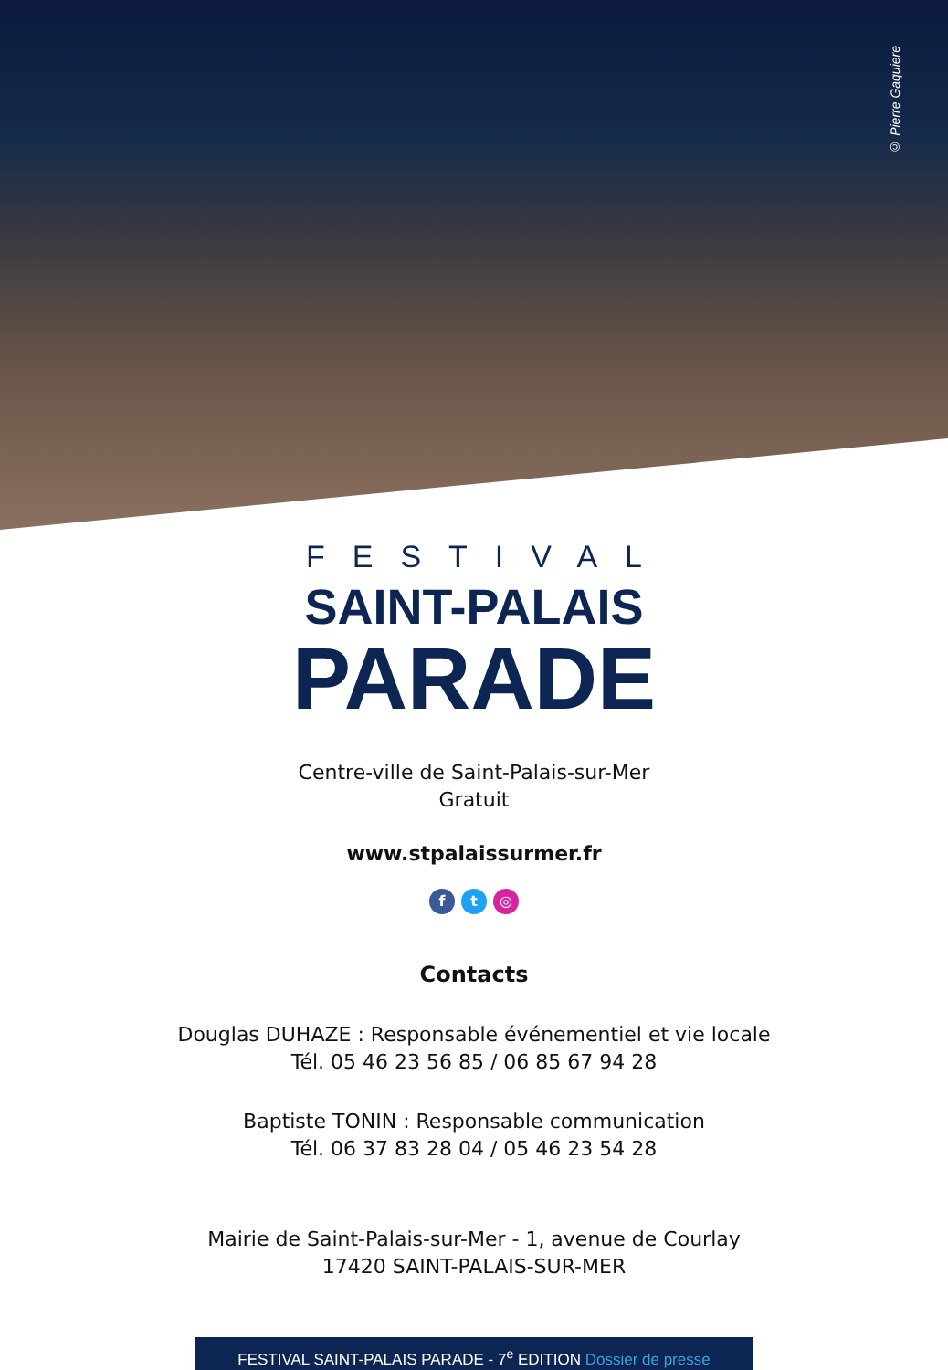© Pierre Gaquiere
FESTIVAL
SAINT-PALAIS
PARADE
Centre-ville de Saint-Palais-sur-Mer
Gratuit
www.stpalaissurmer.fr
f t ◎
Contacts
Douglas DUHAZE : Responsable événementiel et vie locale
Tél. 05 46 23 56 85 / 06 85 67 94 28
Baptiste TONIN : Responsable communication
Tél. 06 37 83 28 04 / 05 46 23 54 28
Mairie de Saint-Palais-sur-Mer - 1, avenue de Courlay
17420 SAINT-PALAIS-SUR-MER
FESTIVAL SAINT-PALAIS PARADE - 7<sup>e</sup> EDITION Dossier de presse